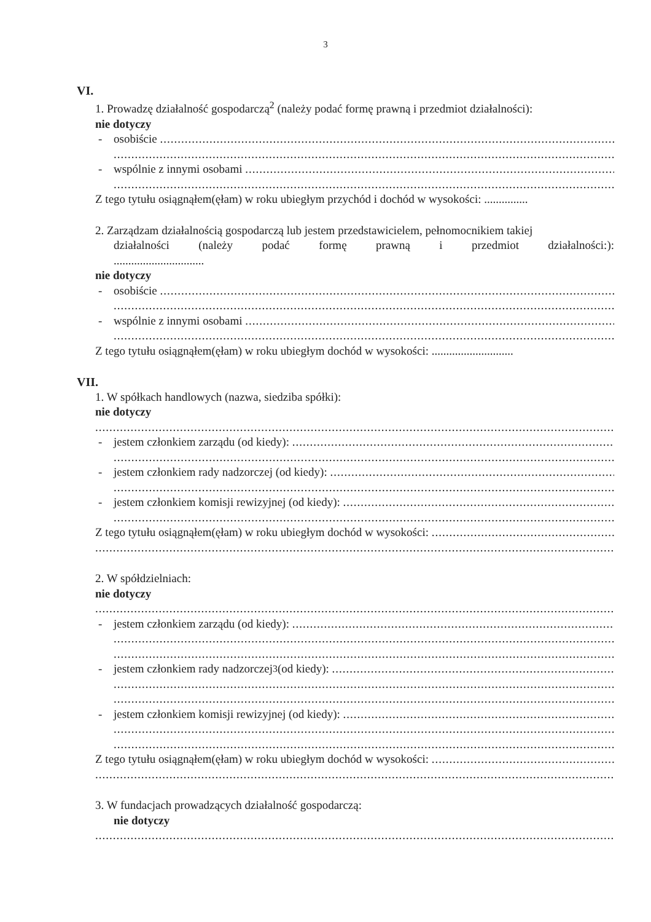3
VI.
1. Prowadzę działalność gospodarczą<sup>2</sup> (należy podać formę prawną i przedmiot działalności):
nie dotyczy
- osobiście
- wspólnie z innymi osobami
Z tego tytułu osiągnąłem(ęłam) w roku ubiegłym przychód i dochód w wysokości: ...............
2. Zarządzam działalnością gospodarczą lub jestem przedstawicielem, pełnomocnikiem takiej
działalności (należy podać formę prawną i przedmiot działalności:):
...............................
nie dotyczy
- osobiście
- wspólnie z innymi osobami
Z tego tytułu osiągnąłem(ęłam) w roku ubiegłym dochód w wysokości: ............................
VII.
1. W spółkach handlowych (nazwa, siedziba spółki):
nie dotyczy
- jestem członkiem zarządu (od kiedy):
- jestem członkiem rady nadzorczej (od kiedy):
- jestem członkiem komisji rewizyjnej (od kiedy):
Z tego tytułu osiągnąłem(ęłam) w roku ubiegłym dochód w wysokości:
2. W spółdzielniach:
nie dotyczy
- jestem członkiem zarządu (od kiedy):
- jestem członkiem rady nadzorczej<sup>3</sup> (od kiedy):
- jestem członkiem komisji rewizyjnej (od kiedy):
Z tego tytułu osiągnąłem(ęłam) w roku ubiegłym dochód w wysokości:
3. W fundacjach prowadzących działalność gospodarczą:
nie dotyczy